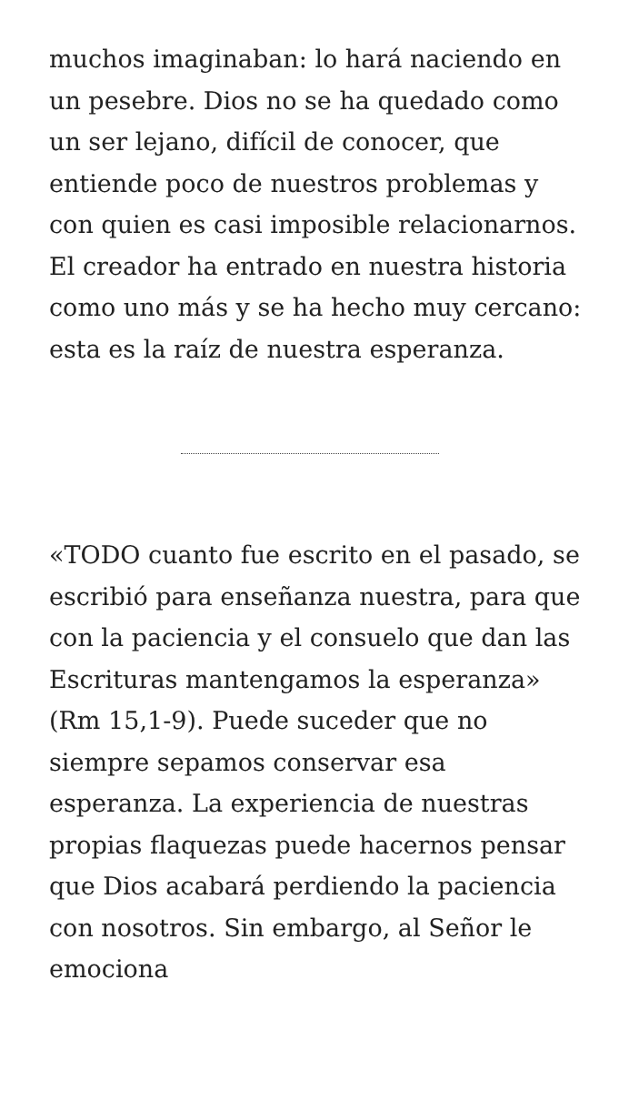muchos imaginaban: lo hará naciendo en un pesebre. Dios no se ha quedado como un ser lejano, difícil de conocer, que entiende poco de nuestros problemas y con quien es casi imposible relacionarnos. El creador ha entrado en nuestra historia como uno más y se ha hecho muy cercano: esta es la raíz de nuestra esperanza.
«TODO cuanto fue escrito en el pasado, se escribió para enseñanza nuestra, para que con la paciencia y el consuelo que dan las Escrituras mantengamos la esperanza» (Rm 15,1-9). Puede suceder que no siempre sepamos conservar esa esperanza. La experiencia de nuestras propias flaquezas puede hacernos pensar que Dios acabará perdiendo la paciencia con nosotros. Sin embargo, al Señor le emociona